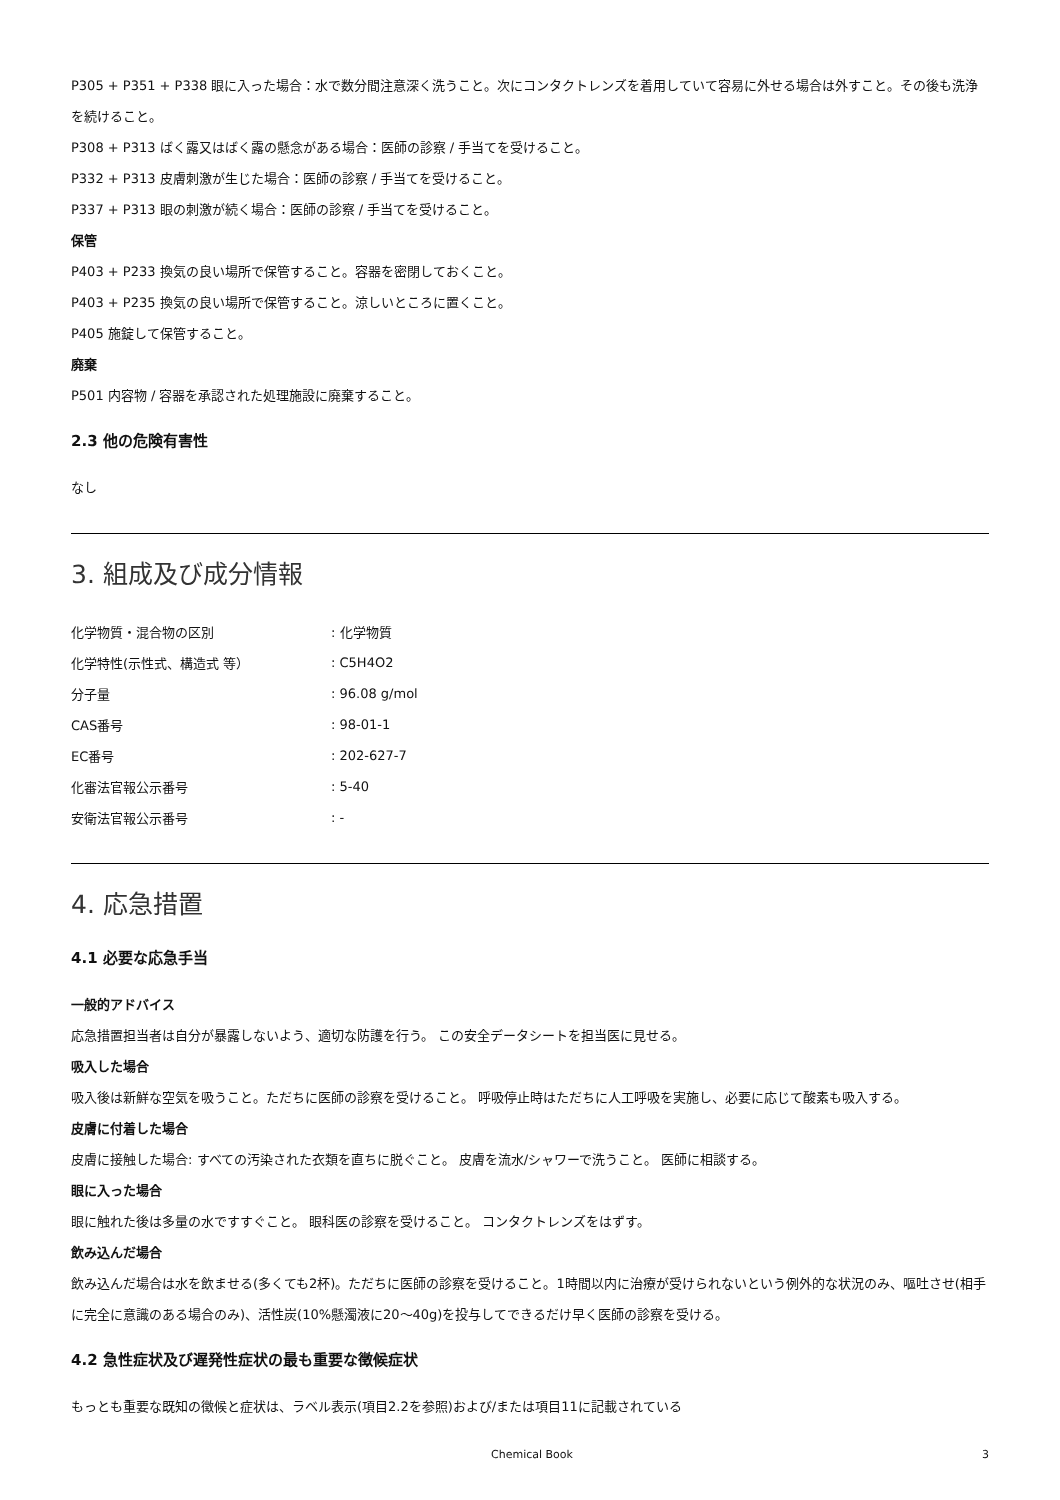P305 + P351 + P338 眼に入った場合：水で数分間注意深く洗うこと。次にコンタクトレンズを着用していて容易に外せる場合は外すこと。その後も洗浄を続けること。
P308 + P313 ばく露又はばく露の懸念がある場合：医師の診察 / 手当てを受けること。
P332 + P313 皮膚刺激が生じた場合：医師の診察 / 手当てを受けること。
P337 + P313 眼の刺激が続く場合：医師の診察 / 手当てを受けること。
保管
P403 + P233 換気の良い場所で保管すること。容器を密閉しておくこと。
P403 + P235 換気の良い場所で保管すること。涼しいところに置くこと。
P405 施錠して保管すること。
廃棄
P501 内容物 / 容器を承認された処理施設に廃棄すること。
2.3 他の危険有害性
なし
3. 組成及び成分情報
| 化学物質・混合物の区別 | : 化学物質 |
| 化学特性(示性式、構造式 等） | : C5H4O2 |
| 分子量 | : 96.08 g/mol |
| CAS番号 | : 98-01-1 |
| EC番号 | : 202-627-7 |
| 化審法官報公示番号 | : 5-40 |
| 安衛法官報公示番号 | : - |
4. 応急措置
4.1 必要な応急手当
一般的アドバイス
応急措置担当者は自分が暴露しないよう、適切な防護を行う。 この安全データシートを担当医に見せる。
吸入した場合
吸入後は新鮮な空気を吸うこと。ただちに医師の診察を受けること。 呼吸停止時はただちに人工呼吸を実施し、必要に応じて酸素も吸入する。
皮膚に付着した場合
皮膚に接触した場合: すべての汚染された衣類を直ちに脱ぐこと。 皮膚を流水/シャワーで洗うこと。 医師に相談する。
眼に入った場合
眼に触れた後は多量の水ですすぐこと。 眼科医の診察を受けること。 コンタクトレンズをはずす。
飲み込んだ場合
飲み込んだ場合は水を飲ませる(多くても2杯)。ただちに医師の診察を受けること。1時間以内に治療が受けられないという例外的な状況のみ、嘔吐させ(相手に完全に意識のある場合のみ)、活性炭(10%懸濁液に20～40g)を投与してできるだけ早く医師の診察を受ける。
4.2 急性症状及び遅発性症状の最も重要な徴候症状
もっとも重要な既知の徴候と症状は、ラベル表示(項目2.2を参照)および/または項目11に記載されている
Chemical Book 3